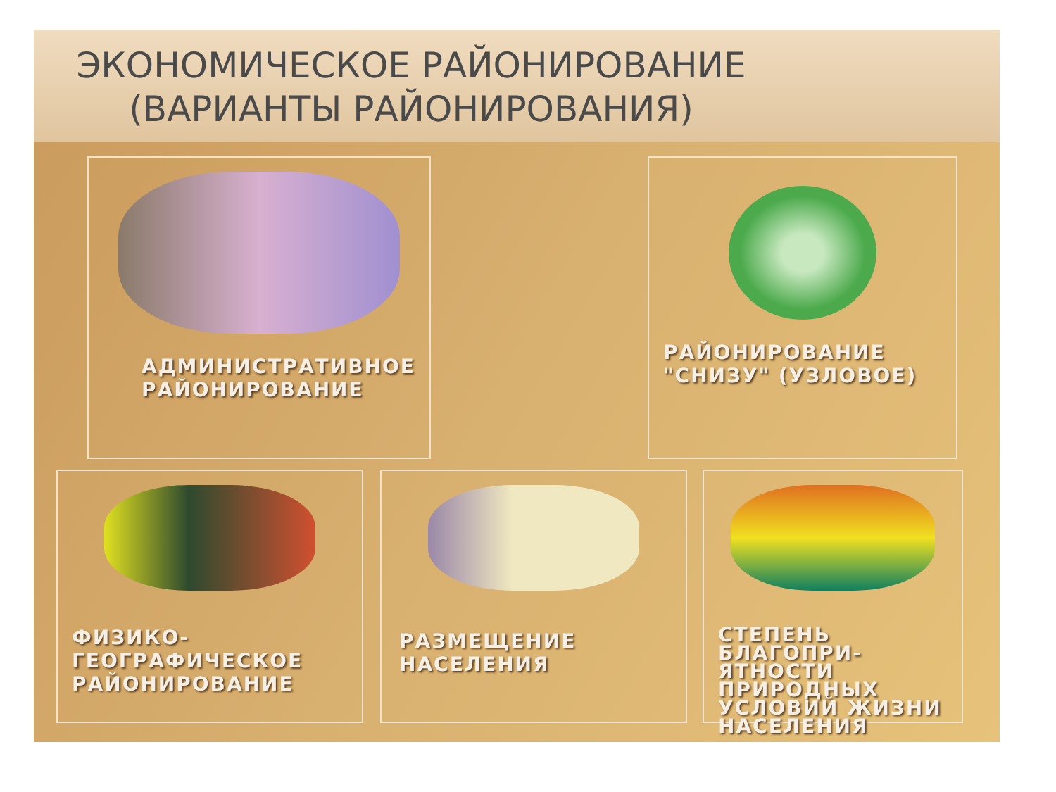ЭКОНОМИЧЕСКОЕ РАЙОНИРОВАНИЕ
(ВАРИАНТЫ РАЙОНИРОВАНИЯ)
АДМИНИСТРАТИВНОЕ
РАЙОНИРОВАНИЕ
РАЙОНИРОВАНИЕ
"СНИЗУ" (УЗЛОВОЕ)
ФИЗИКО-ГЕОГРАФИЧЕСКОЕ
РАЙОНИРОВАНИЕ
РАЗМЕЩЕНИЕ НАСЕЛЕНИЯ
СТЕПЕНЬ БЛАГОПРИ-
ЯТНОСТИ ПРИРОДНЫХ
УСЛОВИЙ ЖИЗНИ
НАСЕЛЕНИЯ